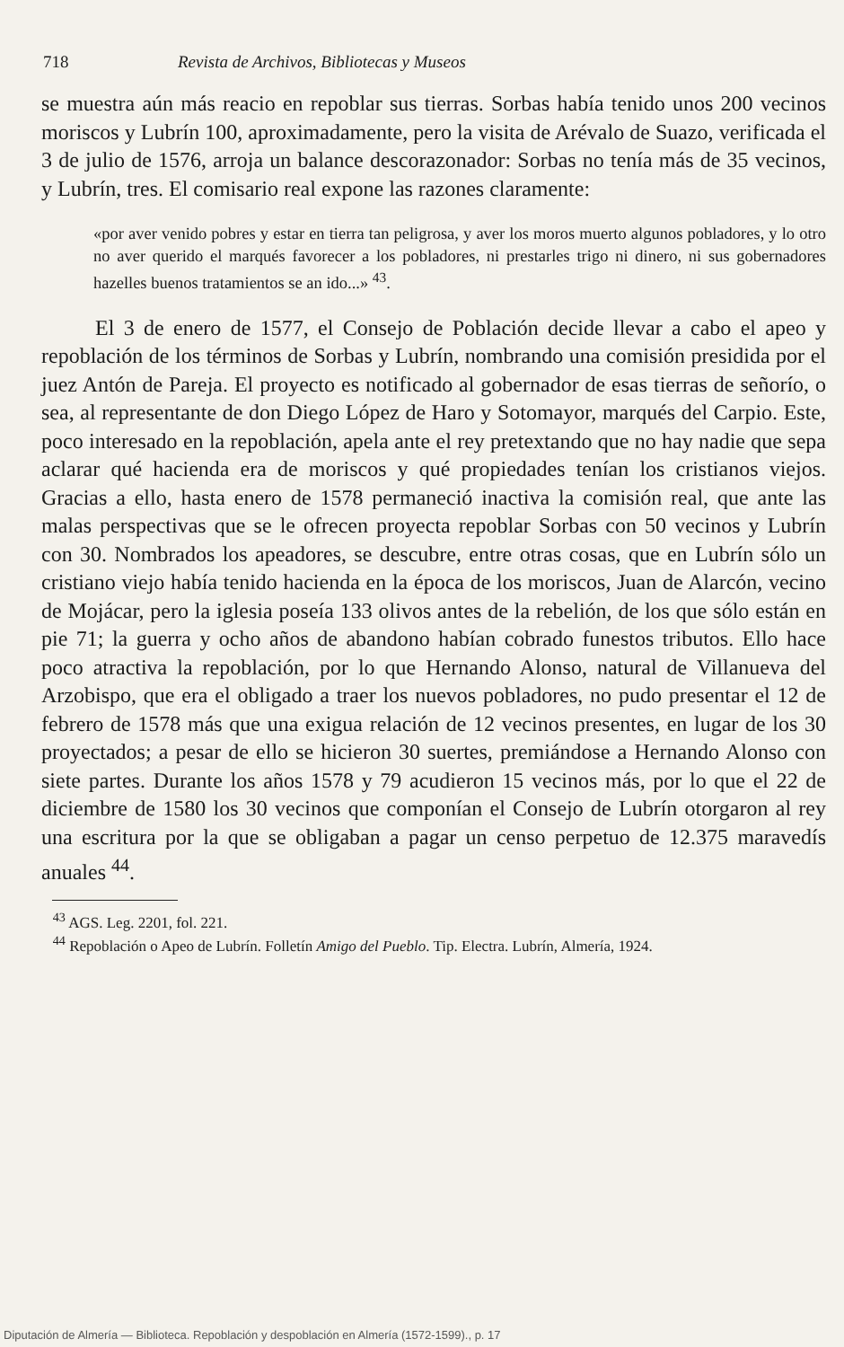718 Revista de Archivos, Bibliotecas y Museos
se muestra aún más reacio en repoblar sus tierras. Sorbas había tenido unos 200 vecinos moriscos y Lubrín 100, aproximadamente, pero la visita de Arévalo de Suazo, verificada el 3 de julio de 1576, arroja un balance descorazonador: Sorbas no tenía más de 35 vecinos, y Lubrín, tres. El comisario real expone las razones claramente:
«por aver venido pobres y estar en tierra tan peligrosa, y aver los moros muerto algunos pobladores, y lo otro no aver querido el marqués favorecer a los pobladores, ni prestarles trigo ni dinero, ni sus gobernadores hazelles buenos tratamientos se an ido...» <sup>43</sup>.
El 3 de enero de 1577, el Consejo de Población decide llevar a cabo el apeo y repoblación de los términos de Sorbas y Lubrín, nombrando una comisión presidida por el juez Antón de Pareja. El proyecto es notificado al gobernador de esas tierras de señorío, o sea, al representante de don Diego López de Haro y Sotomayor, marqués del Carpio. Este, poco interesado en la repoblación, apela ante el rey pretextando que no hay nadie que sepa aclarar qué hacienda era de moriscos y qué propiedades tenían los cristianos viejos. Gracias a ello, hasta enero de 1578 permaneció inactiva la comisión real, que ante las malas perspectivas que se le ofrecen proyecta repoblar Sorbas con 50 vecinos y Lubrín con 30. Nombrados los apeadores, se descubre, entre otras cosas, que en Lubrín sólo un cristiano viejo había tenido hacienda en la época de los moriscos, Juan de Alarcón, vecino de Mojácar, pero la iglesia poseía 133 olivos antes de la rebelión, de los que sólo están en pie 71; la guerra y ocho años de abandono habían cobrado funestos tributos. Ello hace poco atractiva la repoblación, por lo que Hernando Alonso, natural de Villanueva del Arzobispo, que era el obligado a traer los nuevos pobladores, no pudo presentar el 12 de febrero de 1578 más que una exigua relación de 12 vecinos presentes, en lugar de los 30 proyectados; a pesar de ello se hicieron 30 suertes, premiándose a Hernando Alonso con siete partes. Durante los años 1578 y 79 acudieron 15 vecinos más, por lo que el 22 de diciembre de 1580 los 30 vecinos que componían el Consejo de Lubrín otorgaron al rey una escritura por la que se obligaban a pagar un censo perpetuo de 12.375 maravedís anuales <sup>44</sup>.
<sup>43</sup> AGS. Leg. 2201, fol. 221.
<sup>44</sup> Repoblación o Apeo de Lubrín. Folletín Amigo del Pueblo. Tip. Electra. Lubrín, Almería, 1924.
Diputación de Almería — Biblioteca. Repoblación y despoblación en Almería (1572-1599)., p. 17